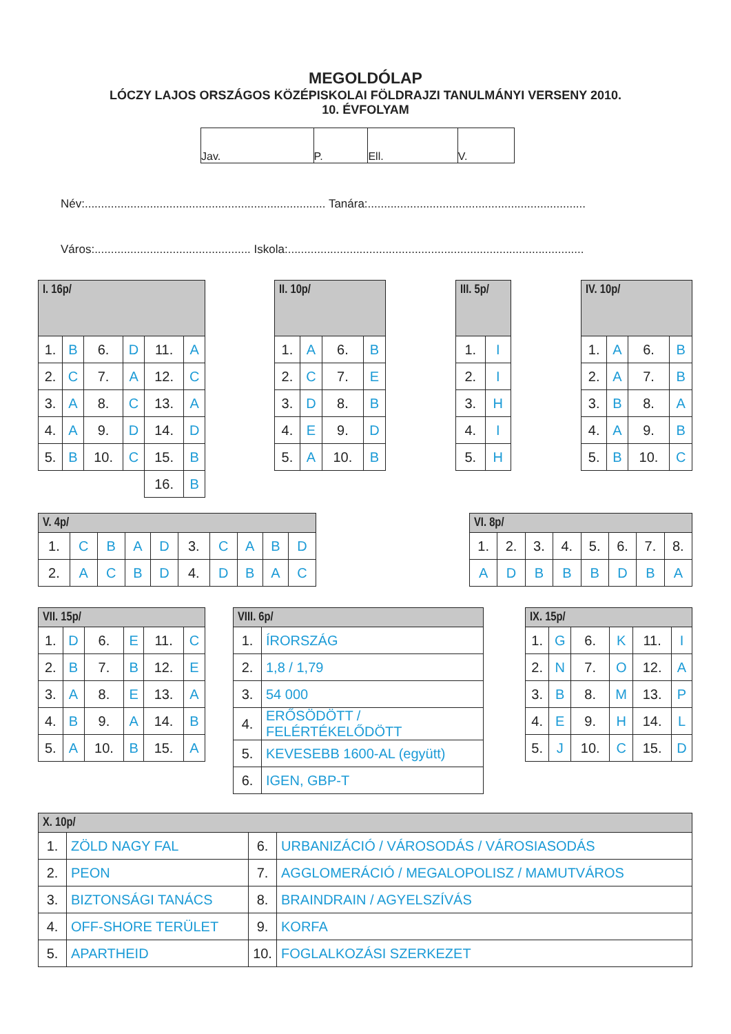MEGOLDÓLAP
LÓCZY LAJOS ORSZÁGOS KÖZÉPISKOLAI FÖLDRAJZI TANULMÁNYI VERSENY 2010.
10. ÉVFOLYAM
| Jav. | P. | Ell. | V. |
Név:.......................................................................... Tanára:...................................................................
Város:................................................ Iskola:...........................................................................................
| I. 16p/ | | | | | |
| --- | --- | --- | --- | --- | --- |
| 1. | B | 6. | D | 11. | A |
| 2. | C | 7. | A | 12. | C |
| 3. | A | 8. | C | 13. | A |
| 4. | A | 9. | D | 14. | D |
| 5. | B | 10. | C | 15. | B |
| | | | | 16. | B |
| II. 10p/ | | | |
| --- | --- | --- | --- |
| 1. | A | 6. | B |
| 2. | C | 7. | E |
| 3. | D | 8. | B |
| 4. | E | 9. | D |
| 5. | A | 10. | B |
| III. 5p/ | |
| --- | --- |
| 1. | I |
| 2. | I |
| 3. | H |
| 4. | I |
| 5. | H |
| IV. 10p/ | | | |
| --- | --- | --- | --- |
| 1. | A | 6. | B |
| 2. | A | 7. | B |
| 3. | B | 8. | A |
| 4. | A | 9. | B |
| 5. | B | 10. | C |
| V. 4p/ | | | | | | | | | |
| --- | --- | --- | --- | --- | --- | --- | --- | --- | --- |
| 1. | C | B | A | D | 3. | C | A | B | D |
| 2. | A | C | B | D | 4. | D | B | A | C |
| VI. 8p/ | | | | | | | |
| --- | --- | --- | --- | --- | --- | --- | --- |
| 1. | 2. | 3. | 4. | 5. | 6. | 7. | 8. |
| A | D | B | B | B | D | B | A |
| VII. 15p/ | | | | | |
| --- | --- | --- | --- | --- | --- |
| 1. | D | 6. | E | 11. | C |
| 2. | B | 7. | B | 12. | E |
| 3. | A | 8. | E | 13. | A |
| 4. | B | 9. | A | 14. | B |
| 5. | A | 10. | B | 15. | A |
| VIII. 6p/ | |
| --- | --- |
| 1. | ÍRORSZÁG |
| 2. | 1,8 / 1,79 |
| 3. | 54 000 |
| 4. | ERŐSÖDÖTT / FELÉRTÉKELŐDÖTT |
| 5. | KEVESEBB 1600-AL (együtt) |
| 6. | IGEN, GBP-T |
| IX. 15p/ | | | | | |
| --- | --- | --- | --- | --- | --- |
| 1. | G | 6. | K | 11. | I |
| 2. | N | 7. | O | 12. | A |
| 3. | B | 8. | M | 13. | P |
| 4. | E | 9. | H | 14. | L |
| 5. | J | 10. | C | 15. | D |
| X. 10p/ | | | |
| --- | --- | --- | --- |
| 1. | ZÖLD NAGY FAL | 6. | URBANIZÁCIÓ / VÁROSODÁS / VÁROSIASODÁS |
| 2. | PEON | 7. | AGGLOMERÁCIÓ / MEGALOPOLISZ / MAMUTVÁROS |
| 3. | BIZTONSÁGI TANÁCS | 8. | BRAINDRAIN / AGYELSZÍVÁS |
| 4. | OFF-SHORE TERÜLET | 9. | KORFA |
| 5. | APARTHEID | 10. | FOGLALKOZÁSI SZERKEZET |